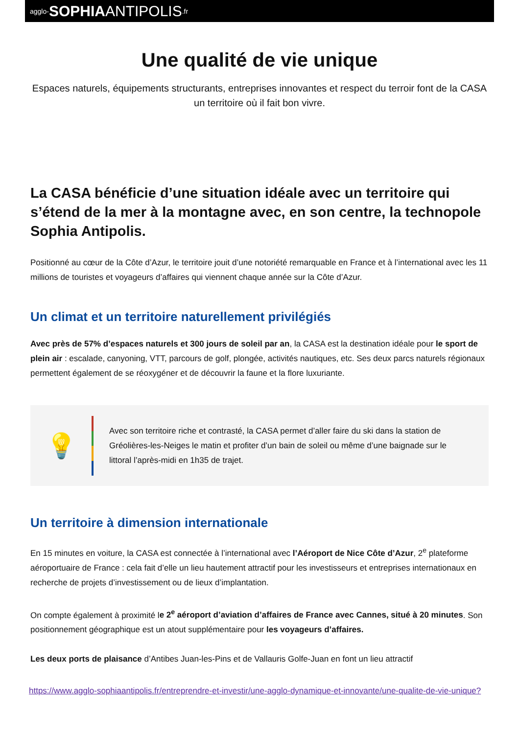agglo- SOPHIA ANTIPOLIS.fr
Une qualité de vie unique
Espaces naturels, équipements structurants, entreprises innovantes et respect du terroir font de la CASA un territoire où il fait bon vivre.
La CASA bénéficie d’une situation idéale avec un territoire qui s’étend de la mer à la montagne avec, en son centre, la technopole Sophia Antipolis.
Positionné au cœur de la Côte d’Azur, le territoire jouit d’une notoriété remarquable en France et à l’international avec les 11 millions de touristes et voyageurs d’affaires qui viennent chaque année sur la Côte d’Azur.
Un climat et un territoire naturellement privilégiés
Avec près de 57% d’espaces naturels et 300 jours de soleil par an, la CASA est la destination idéale pour le sport de plein air : escalade, canyoning, VTT, parcours de golf, plongée, activités nautiques, etc. Ses deux parcs naturels régionaux permettent également de se réoxygéner et de découvrir la faune et la flore luxuriante.
💡
Avec son territoire riche et contrasté, la CASA permet d’aller faire du ski dans la station de Gréolières-les-Neiges le matin et profiter d’un bain de soleil ou même d’une baignade sur le littoral l’après-midi en 1h35 de trajet.
Un territoire à dimension internationale
En 15 minutes en voiture, la CASA est connectée à l’international avec l’Aéroport de Nice Côte d’Azur, 2<sup>e</sup> plateforme aéroportuaire de France : cela fait d’elle un lieu hautement attractif pour les investisseurs et entreprises internationaux en recherche de projets d’investissement ou de lieux d’implantation.
On compte également à proximité le 2<sup>e</sup> aéroport d’aviation d’affaires de France avec Cannes, situé à 20 minutes. Son positionnement géographique est un atout supplémentaire pour les voyageurs d’affaires.
Les deux ports de plaisance d’Antibes Juan-les-Pins et de Vallauris Golfe-Juan en font un lieu attractif
https://www.agglo-sophiaantipolis.fr/entreprendre-et-investir/une-agglo-dynamique-et-innovante/une-qualite-de-vie-unique?